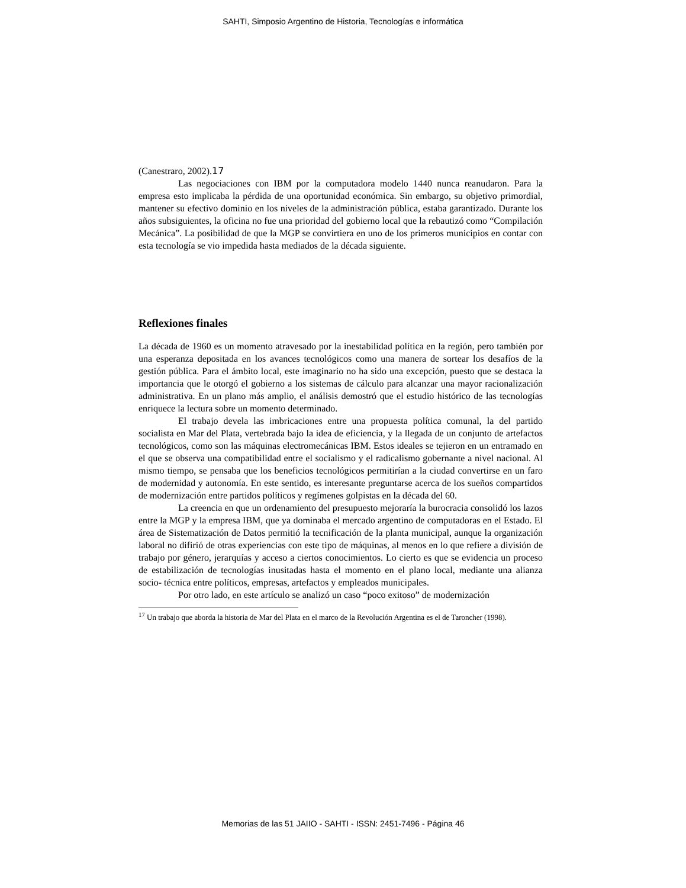SAHTI, Simposio Argentino de Historia, Tecnologías e informática
(Canestraro, 2002).17
Las negociaciones con IBM por la computadora modelo 1440 nunca reanudaron. Para la empresa esto implicaba la pérdida de una oportunidad económica. Sin embargo, su objetivo primordial, mantener su efectivo dominio en los niveles de la administración pública, estaba garantizado. Durante los años subsiguientes, la oficina no fue una prioridad del gobierno local que la rebautizó como “Compilación Mecánica”. La posibilidad de que la MGP se convirtiera en uno de los primeros municipios en contar con esta tecnología se vio impedida hasta mediados de la década siguiente.
Reflexiones finales
La década de 1960 es un momento atravesado por la inestabilidad política en la región, pero también por una esperanza depositada en los avances tecnológicos como una manera de sortear los desafíos de la gestión pública. Para el ámbito local, este imaginario no ha sido una excepción, puesto que se destaca la importancia que le otorgó el gobierno a los sistemas de cálculo para alcanzar una mayor racionalización administrativa. En un plano más amplio, el análisis demostró que el estudio histórico de las tecnologías enriquece la lectura sobre un momento determinado.
El trabajo devela las imbricaciones entre una propuesta política comunal, la del partido socialista en Mar del Plata, vertebrada bajo la idea de eficiencia, y la llegada de un conjunto de artefactos tecnológicos, como son las máquinas electromecánicas IBM. Estos ideales se tejieron en un entramado en el que se observa una compatibilidad entre el socialismo y el radicalismo gobernante a nivel nacional. Al mismo tiempo, se pensaba que los beneficios tecnológicos permitirían a la ciudad convertirse en un faro de modernidad y autonomía. En este sentido, es interesante preguntarse acerca de los sueños compartidos de modernización entre partidos políticos y regímenes golpistas en la década del 60.
La creencia en que un ordenamiento del presupuesto mejoraría la burocracia consolidó los lazos entre la MGP y la empresa IBM, que ya dominaba el mercado argentino de computadoras en el Estado. El área de Sistematización de Datos permitió la tecnificación de la planta municipal, aunque la organización laboral no difirió de otras experiencias con este tipo de máquinas, al menos en lo que refiere a división de trabajo por género, jerarquías y acceso a ciertos conocimientos. Lo cierto es que se evidencia un proceso de estabilización de tecnologías inusitadas hasta el momento en el plano local, mediante una alianza socio- técnica entre políticos, empresas, artefactos y empleados municipales.
Por otro lado, en este artículo se analizó un caso “poco exitoso” de modernización
<sup>17</sup> Un trabajo que aborda la historia de Mar del Plata en el marco de la Revolución Argentina es el de Taroncher (1998).
Memorias de las 51 JAIIO - SAHTI - ISSN: 2451-7496 - Página 46